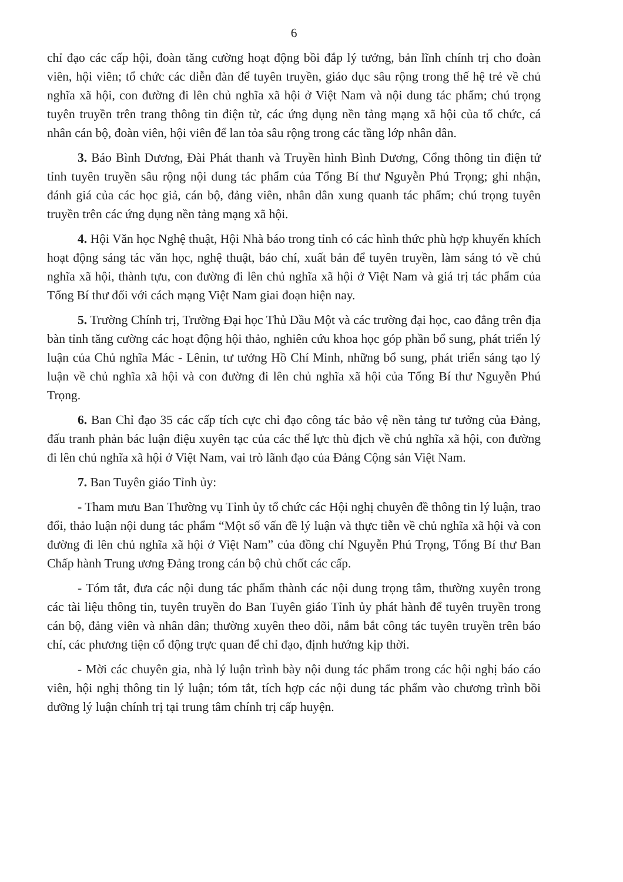6
chỉ đạo các cấp hội, đoàn tăng cường hoạt động bồi đắp lý tưởng, bản lĩnh chính trị cho đoàn viên, hội viên; tổ chức các diễn đàn để tuyên truyền, giáo dục sâu rộng trong thế hệ trẻ về chủ nghĩa xã hội, con đường đi lên chủ nghĩa xã hội ở Việt Nam và nội dung tác phẩm; chú trọng tuyên truyền trên trang thông tin điện tử, các ứng dụng nền tảng mạng xã hội của tổ chức, cá nhân cán bộ, đoàn viên, hội viên để lan tỏa sâu rộng trong các tầng lớp nhân dân.
3. Báo Bình Dương, Đài Phát thanh và Truyền hình Bình Dương, Cổng thông tin điện tử tỉnh tuyên truyền sâu rộng nội dung tác phẩm của Tổng Bí thư Nguyễn Phú Trọng; ghi nhận, đánh giá của các học giả, cán bộ, đảng viên, nhân dân xung quanh tác phẩm; chú trọng tuyên truyền trên các ứng dụng nền tảng mạng xã hội.
4. Hội Văn học Nghệ thuật, Hội Nhà báo trong tỉnh có các hình thức phù hợp khuyến khích hoạt động sáng tác văn học, nghệ thuật, báo chí, xuất bản để tuyên truyền, làm sáng tỏ về chủ nghĩa xã hội, thành tựu, con đường đi lên chủ nghĩa xã hội ở Việt Nam và giá trị tác phẩm của Tổng Bí thư đối với cách mạng Việt Nam giai đoạn hiện nay.
5. Trường Chính trị, Trường Đại học Thủ Dầu Một và các trường đại học, cao đẳng trên địa bàn tỉnh tăng cường các hoạt động hội thảo, nghiên cứu khoa học góp phần bổ sung, phát triển lý luận của Chủ nghĩa Mác - Lênin, tư tưởng Hồ Chí Minh, những bổ sung, phát triển sáng tạo lý luận về chủ nghĩa xã hội và con đường đi lên chủ nghĩa xã hội của Tổng Bí thư Nguyễn Phú Trọng.
6. Ban Chỉ đạo 35 các cấp tích cực chỉ đạo công tác bảo vệ nền tảng tư tưởng của Đảng, đấu tranh phản bác luận điệu xuyên tạc của các thế lực thù địch về chủ nghĩa xã hội, con đường đi lên chủ nghĩa xã hội ở Việt Nam, vai trò lãnh đạo của Đảng Cộng sản Việt Nam.
7. Ban Tuyên giáo Tỉnh ủy:
- Tham mưu Ban Thường vụ Tỉnh ủy tổ chức các Hội nghị chuyên đề thông tin lý luận, trao đổi, thảo luận nội dung tác phẩm “Một số vấn đề lý luận và thực tiễn về chủ nghĩa xã hội và con đường đi lên chủ nghĩa xã hội ở Việt Nam” của đồng chí Nguyễn Phú Trọng, Tổng Bí thư Ban Chấp hành Trung ương Đảng trong cán bộ chủ chốt các cấp.
- Tóm tắt, đưa các nội dung tác phẩm thành các nội dung trọng tâm, thường xuyên trong các tài liệu thông tin, tuyên truyền do Ban Tuyên giáo Tỉnh ủy phát hành để tuyên truyền trong cán bộ, đảng viên và nhân dân; thường xuyên theo dõi, nắm bắt công tác tuyên truyền trên báo chí, các phương tiện cổ động trực quan để chỉ đạo, định hướng kịp thời.
- Mời các chuyên gia, nhà lý luận trình bày nội dung tác phẩm trong các hội nghị báo cáo viên, hội nghị thông tin lý luận; tóm tắt, tích hợp các nội dung tác phẩm vào chương trình bồi dưỡng lý luận chính trị tại trung tâm chính trị cấp huyện.